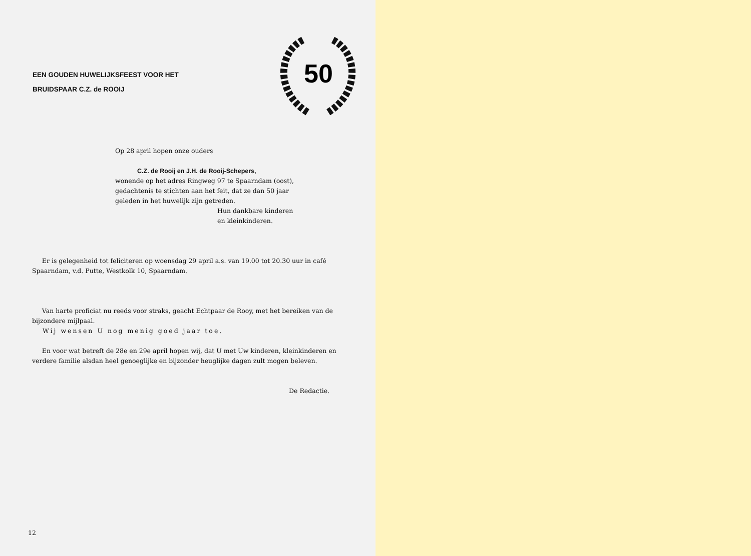EEN GOUDEN HUWELIJKSFEEST VOOR HET
BRUIDSPAAR C.Z. de ROOIJ
50
Op 28 april hopen onze ouders
C.Z. de Rooij en J.H. de Rooij-Schepers,
wonende op het adres Ringweg 97 te Spaarndam (oost),
gedachtenis te stichten aan het feit, dat ze dan 50 jaar
geleden in het huwelijk zijn getreden.
Hun dankbare kinderen
en kleinkinderen.
Er is gelegenheid tot feliciteren op woensdag 29 april a.s. van 19.00 tot 20.30 uur in café Spaarndam, v.d. Putte, Westkolk 10, Spaarndam.
Van harte proficiat nu reeds voor straks, geacht Echtpaar de Rooy, met het bereiken van de bijzondere mijlpaal.
Wij wensen U nog menig goed jaar toe.
En voor wat betreft de 28e en 29e april hopen wij, dat U met Uw kinderen, kleinkinderen en verdere familie alsdan heel genoeglijke en bijzonder heuglijke dagen zult mogen beleven.
De Redactie.
12